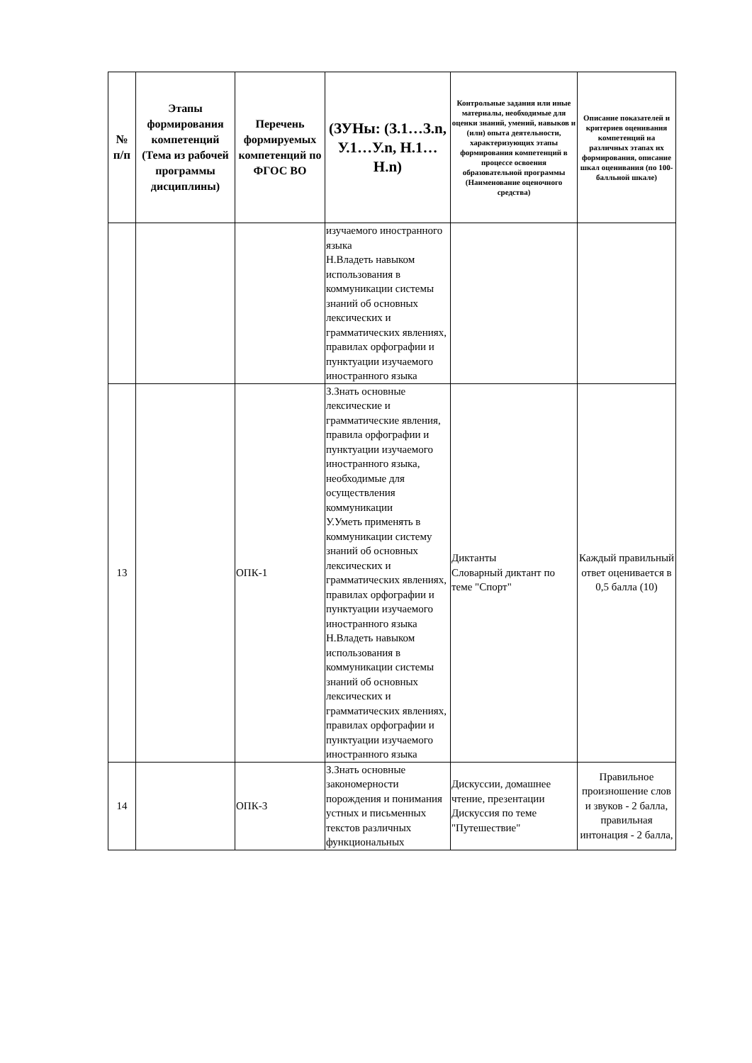| № п/п | Этапы формирования компетенций (Тема из рабочей программы дисциплины) | Перечень формируемых компетенций по ФГОС ВО | (ЗУНы: (З.1…З.n, У.1…У.n, Н.1…Н.n) | Контрольные задания или иные материалы, необходимые для оценки знаний, умений, навыков и (или) опыта деятельности, характеризующих этапы формирования компетенций в процессе освоения образовательной программы (Наименование оценочного средства) | Описание показателей и критериев оценивания компетенций на различных этапах их формирования, описание шкал оценивания (по 100-балльной шкале) |
| --- | --- | --- | --- | --- | --- |
| | | | изучаемого иностранного языка Н.Владеть навыком использования в коммуникации системы знаний об основных лексических и грамматических явлениях, правилах орфографии и пунктуации изучаемого иностранного языка | | |
| 13 | | ОПК-1 | З.Знать основные лексические и грамматические явления, правила орфографии и пунктуации изучаемого иностранного языка, необходимые для осуществления коммуникации У.Уметь применять в коммуникации систему знаний об основных лексических и грамматических явлениях, правилах орфографии и пунктуации изучаемого иностранного языка Н.Владеть навыком использования в коммуникации системы знаний об основных лексических и грамматических явлениях, правилах орфографии и пунктуации изучаемого иностранного языка | Диктанты Словарный диктант по теме "Спорт" | Каждый правильный ответ оценивается в 0,5 балла (10) |
| 14 | | ОПК-3 | З.Знать основные закономерности порождения и понимания устных и письменных текстов различных функциональных | Дискуссии, домашнее чтение, презентации Дискуссия по теме "Путешествие" | Правильное произношение слов и звуков - 2 балла, правильная интонация - 2 балла, |